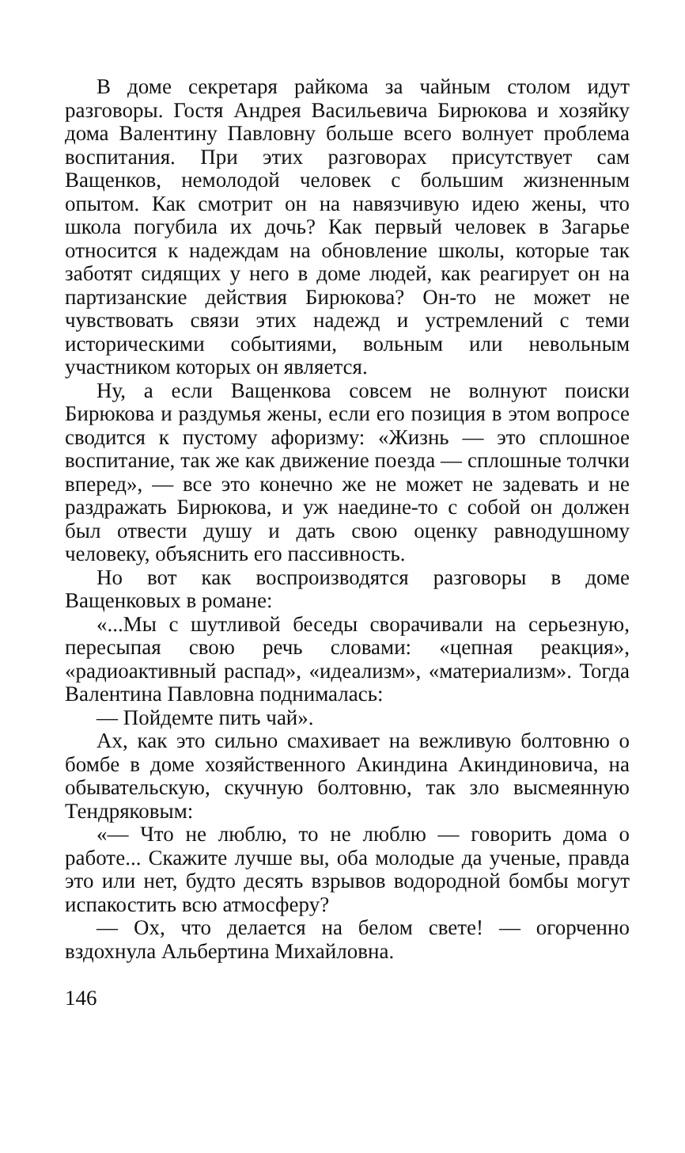В доме секретаря райкома за чайным столом идут разговоры. Гостя Андрея Васильевича Бирюкова и хозяйку дома Валентину Павловну больше всего волнует проблема воспитания. При этих разговорах присутствует сам Ващенков, немолодой человек с большим жизненным опытом. Как смотрит он на навязчивую идею жены, что школа погубила их дочь? Как первый человек в Загарье относится к надеждам на обновление школы, которые так заботят сидящих у него в доме людей, как реагирует он на партизанские действия Бирюкова? Он-то не может не чувствовать связи этих надежд и устремлений с теми историческими событиями, вольным или невольным участником которых он является.
Ну, а если Ващенкова совсем не волнуют поиски Бирюкова и раздумья жены, если его позиция в этом вопросе сводится к пустому афоризму: «Жизнь — это сплошное воспитание, так же как движение поезда — сплошные толчки вперед», — все это конечно же не может не задевать и не раздражать Бирюкова, и уж наедине-то с собой он должен был отвести душу и дать свою оценку равнодушному человеку, объяснить его пассивность.
Но вот как воспроизводятся разговоры в доме Ващенковых в романе:
«...Мы с шутливой беседы сворачивали на серьезную, пересыпая свою речь словами: «цепная реакция», «радиоактивный распад», «идеализм», «материализм». Тогда Валентина Павловна поднималась:
— Пойдемте пить чай».
Ах, как это сильно смахивает на вежливую болтовню о бомбе в доме хозяйственного Акиндина Акиндиновича, на обывательскую, скучную болтовню, так зло высмеянную Тендряковым:
«— Что не люблю, то не люблю — говорить дома о работе... Скажите лучше вы, оба молодые да ученые, правда это или нет, будто десять взрывов водородной бомбы могут испакостить всю атмосферу?
— Ох, что делается на белом свете! — огорченно вздохнула Альбертина Михайловна.
146